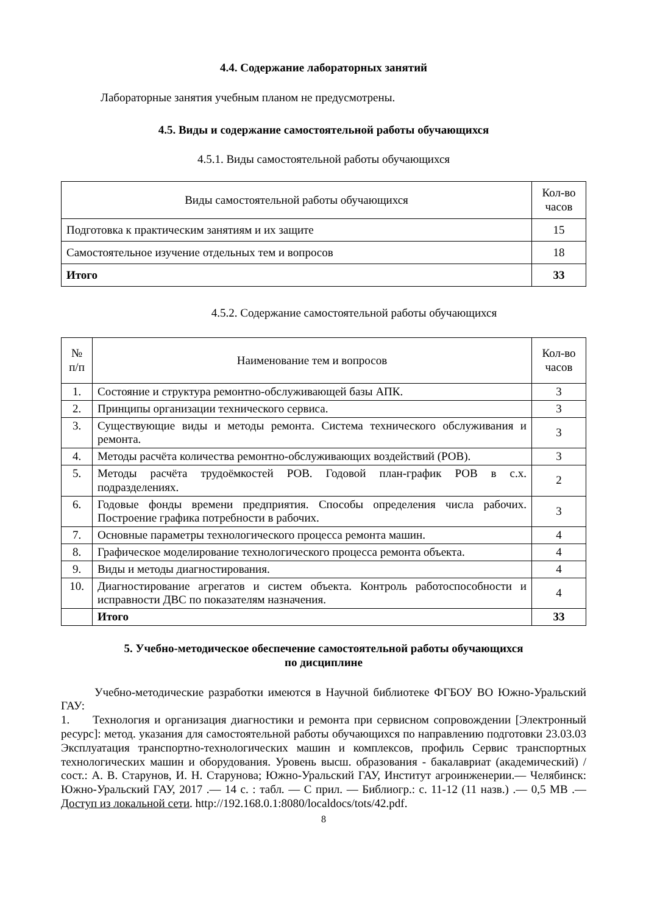4.4. Содержание лабораторных занятий
Лабораторные занятия учебным планом не предусмотрены.
4.5. Виды и содержание самостоятельной работы обучающихся
4.5.1. Виды самостоятельной работы обучающихся
| Виды самостоятельной работы обучающихся | Кол-во часов |
| --- | --- |
| Подготовка к практическим занятиям и их защите | 15 |
| Самостоятельное изучение отдельных тем и вопросов | 18 |
| Итого | 33 |
4.5.2. Содержание самостоятельной работы обучающихся
| № п/п | Наименование тем и вопросов | Кол-во часов |
| --- | --- | --- |
| 1. | Состояние и структура ремонтно-обслуживающей базы АПК. | 3 |
| 2. | Принципы организации технического сервиса. | 3 |
| 3. | Существующие виды и методы ремонта. Система технического обслуживания и ремонта. | 3 |
| 4. | Методы расчёта количества ремонтно-обслуживающих воздействий (РОВ). | 3 |
| 5. | Методы расчёта трудоёмкостей РОВ. Годовой план-график РОВ в с.х. подразделениях. | 2 |
| 6. | Годовые фонды времени предприятия. Способы определения числа рабочих. Построение графика потребности в рабочих. | 3 |
| 7. | Основные параметры технологического процесса ремонта машин. | 4 |
| 8. | Графическое моделирование технологического процесса ремонта объекта. | 4 |
| 9. | Виды и методы диагностирования. | 4 |
| 10. | Диагностирование агрегатов и систем объекта. Контроль работоспособности и исправности ДВС по показателям назначения. | 4 |
| | Итого | 33 |
5. Учебно-методическое обеспечение самостоятельной работы обучающихся
по дисциплине
Учебно-методические разработки имеются в Научной библиотеке ФГБОУ ВО Южно-Уральский ГАУ:
1. Технология и организация диагностики и ремонта при сервисном сопровождении [Электронный ресурс]: метод. указания для самостоятельной работы обучающихся по направлению подготовки 23.03.03 Эксплуатация транспортно-технологических машин и комплексов, профиль Сервис транспортных технологических машин и оборудования. Уровень высш. образования - бакалавриат (академический) / сост.: А. В. Старунов, И. Н. Старунова; Южно-Уральский ГАУ, Институт агроинженерии.— Челябинск: Южно-Уральский ГАУ, 2017 .— 14 с. : табл. — С прил. — Библиогр.: с. 11-12 (11 назв.) .— 0,5 МВ .— Доступ из локальной сети. http://192.168.0.1:8080/localdocs/tots/42.pdf.
8